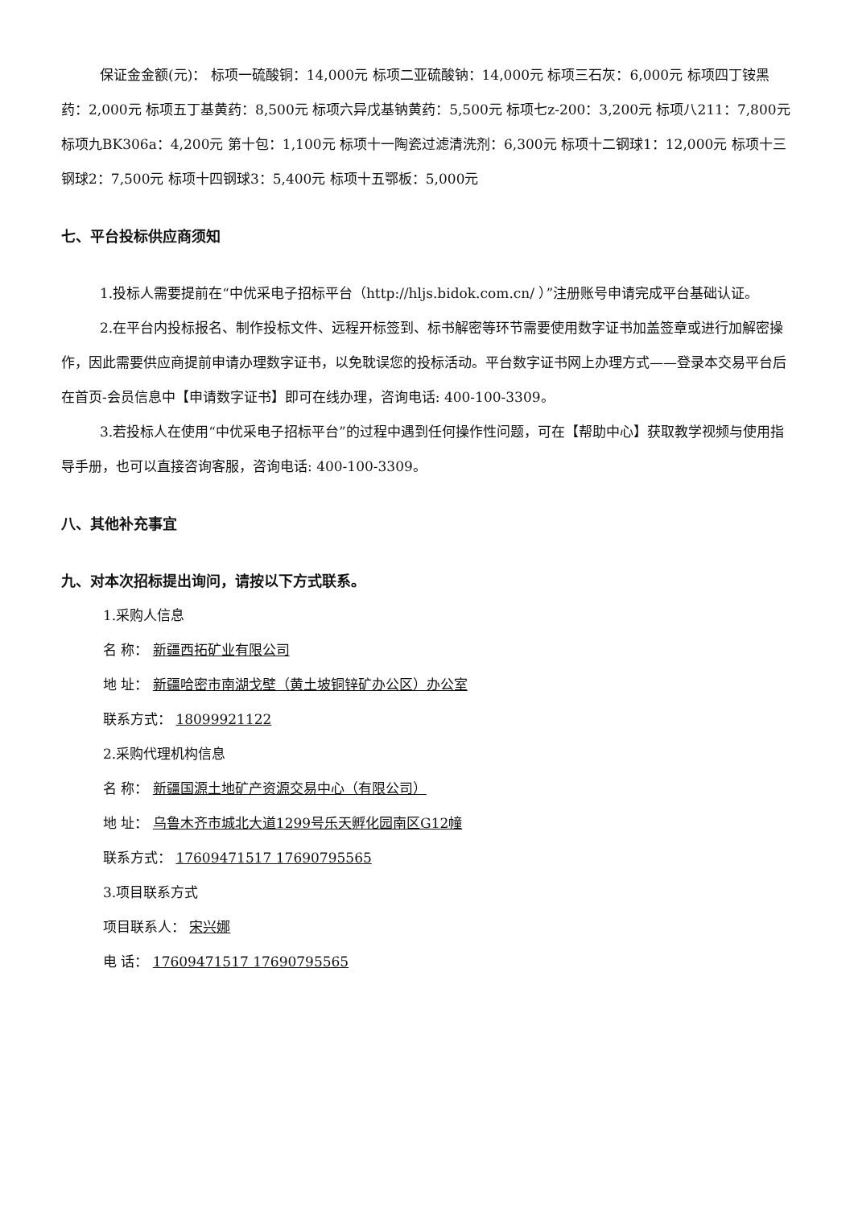保证金金额(元)： 标项一硫酸铜：14,000元 标项二亚硫酸钠：14,000元 标项三石灰：6,000元 标项四丁铵黑药：2,000元 标项五丁基黄药：8,500元 标项六异戊基钠黄药：5,500元 标项七z-200：3,200元 标项八211：7,800元 标项九BK306a：4,200元 第十包：1,100元 标项十一陶瓷过滤清洗剂：6,300元 标项十二钢球1：12,000元 标项十三钢球2：7,500元 标项十四钢球3：5,400元 标项十五鄂板：5,000元
七、平台投标供应商须知
1.投标人需要提前在“中优采电子招标平台（http://hljs.bidok.com.cn/ ）”注册账号申请完成平台基础认证。
2.在平台内投标报名、制作投标文件、远程开标签到、标书解密等环节需要使用数字证书加盖签章或进行加解密操作，因此需要供应商提前申请办理数字证书，以免耽误您的投标活动。平台数字证书网上办理方式——登录本交易平台后在首页-会员信息中【申请数字证书】即可在线办理，咨询电话: 400-100-3309。
3.若投标人在使用“中优采电子招标平台”的过程中遇到任何操作性问题，可在【帮助中心】获取教学视频与使用指导手册，也可以直接咨询客服，咨询电话: 400-100-3309。
八、其他补充事宜
九、对本次招标提出询问，请按以下方式联系。
1.采购人信息
名 称： 新疆西拓矿业有限公司
地 址： 新疆哈密市南湖戈壁（黄土坡铜锌矿办公区）办公室
联系方式： 18099921122
2.采购代理机构信息
名 称： 新疆国源土地矿产资源交易中心（有限公司）
地 址： 乌鲁木齐市城北大道1299号乐天孵化园南区G12幢
联系方式： 17609471517 17690795565
3.项目联系方式
项目联系人： 宋兴娜
电 话： 17609471517 17690795565